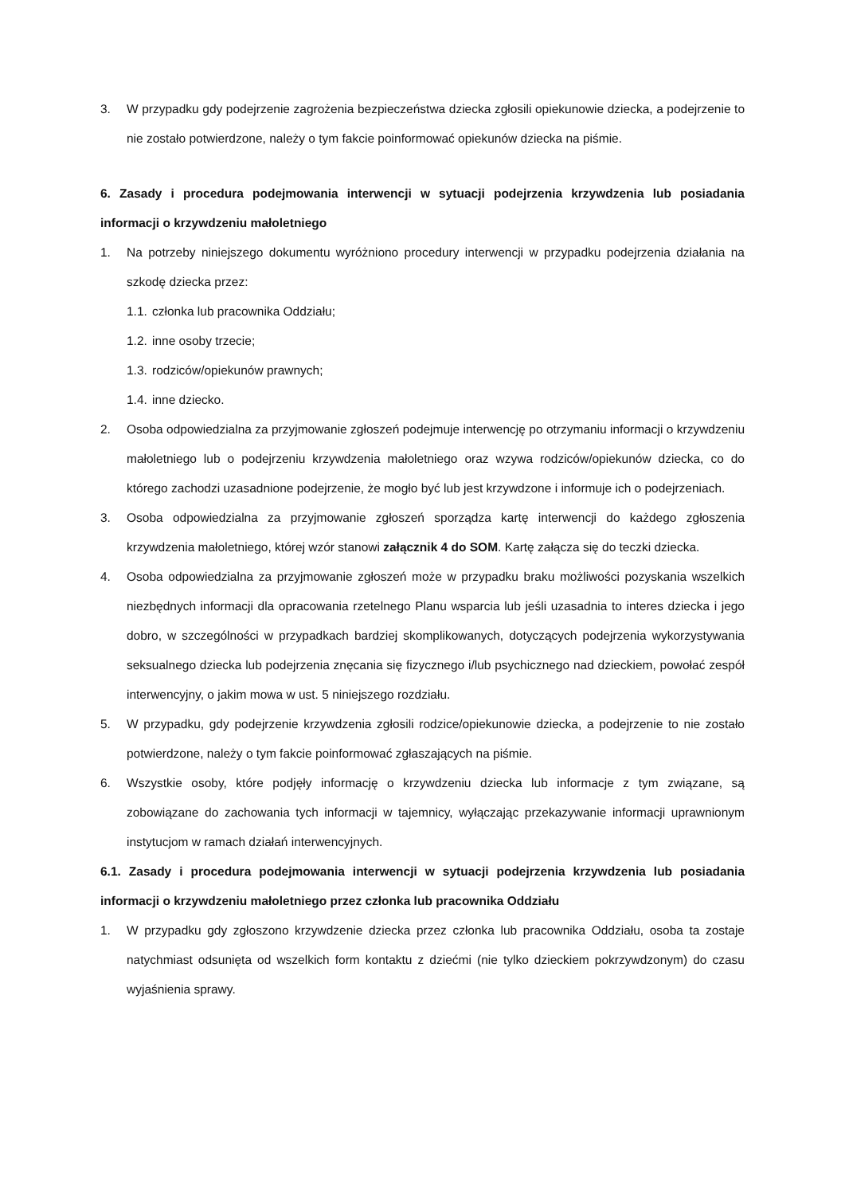3. W przypadku gdy podejrzenie zagrożenia bezpieczeństwa dziecka zgłosili opiekunowie dziecka, a podejrzenie to nie zostało potwierdzone, należy o tym fakcie poinformować opiekunów dziecka na piśmie.
6. Zasady i procedura podejmowania interwencji w sytuacji podejrzenia krzywdzenia lub posiadania informacji o krzywdzeniu małoletniego
1. Na potrzeby niniejszego dokumentu wyróżniono procedury interwencji w przypadku podejrzenia działania na szkodę dziecka przez:
1.1. członka lub pracownika Oddziału;
1.2. inne osoby trzecie;
1.3. rodziców/opiekunów prawnych;
1.4. inne dziecko.
2. Osoba odpowiedzialna za przyjmowanie zgłoszeń podejmuje interwencję po otrzymaniu informacji o krzywdzeniu małoletniego lub o podejrzeniu krzywdzenia małoletniego oraz wzywa rodziców/opiekunów dziecka, co do którego zachodzi uzasadnione podejrzenie, że mogło być lub jest krzywdzone i informuje ich o podejrzeniach.
3. Osoba odpowiedzialna za przyjmowanie zgłoszeń sporządza kartę interwencji do każdego zgłoszenia krzywdzenia małoletniego, której wzór stanowi załącznik 4 do SOM. Kartę załącza się do teczki dziecka.
4. Osoba odpowiedzialna za przyjmowanie zgłoszeń może w przypadku braku możliwości pozyskania wszelkich niezbędnych informacji dla opracowania rzetelnego Planu wsparcia lub jeśli uzasadnia to interes dziecka i jego dobro, w szczególności w przypadkach bardziej skomplikowanych, dotyczących podejrzenia wykorzystywania seksualnego dziecka lub podejrzenia znęcania się fizycznego i/lub psychicznego nad dzieckiem, powołać zespół interwencyjny, o jakim mowa w ust. 5 niniejszego rozdziału.
5. W przypadku, gdy podejrzenie krzywdzenia zgłosili rodzice/opiekunowie dziecka, a podejrzenie to nie zostało potwierdzone, należy o tym fakcie poinformować zgłaszających na piśmie.
6. Wszystkie osoby, które podjęły informację o krzywdzeniu dziecka lub informacje z tym związane, są zobowiązane do zachowania tych informacji w tajemnicy, wyłączając przekazywanie informacji uprawnionym instytucjom w ramach działań interwencyjnych.
6.1. Zasady i procedura podejmowania interwencji w sytuacji podejrzenia krzywdzenia lub posiadania informacji o krzywdzeniu małoletniego przez członka lub pracownika Oddziału
1. W przypadku gdy zgłoszono krzywdzenie dziecka przez członka lub pracownika Oddziału, osoba ta zostaje natychmiast odsunięta od wszelkich form kontaktu z dziećmi (nie tylko dzieckiem pokrzywdzonym) do czasu wyjaśnienia sprawy.